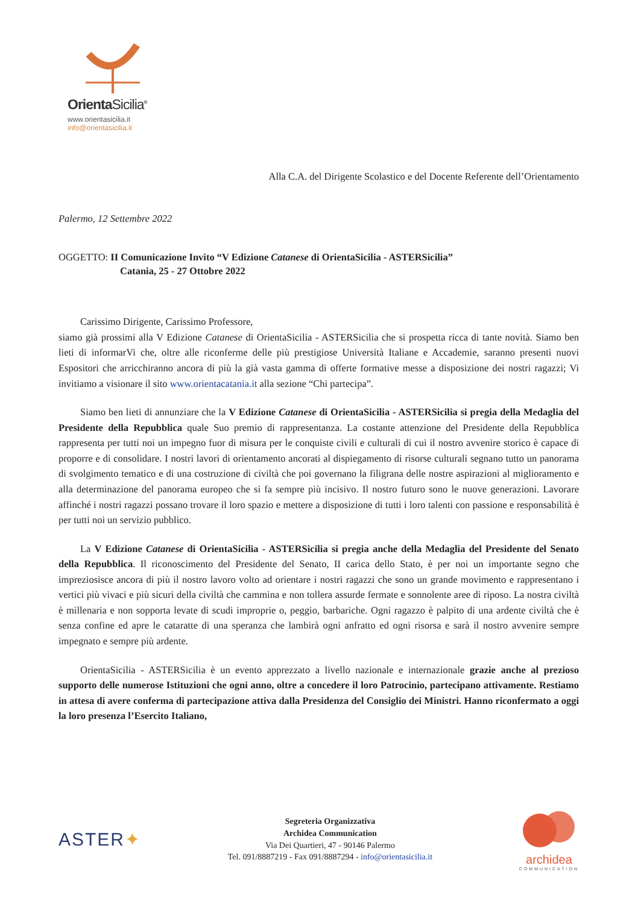OrientaSicilia<sup>®</sup>
www.orientasicilia.it
info@orientasicilia.it
Alla C.A. del Dirigente Scolastico e del Docente Referente dell’Orientamento
Palermo, 12 Settembre 2022
OGGETTO: II Comunicazione Invito “V Edizione Catanese di OrientaSicilia - ASTERSicilia”
Catania, 25 - 27 Ottobre 2022
Carissimo Dirigente, Carissimo Professore,
siamo già prossimi alla V Edizione Catanese di OrientaSicilia - ASTERSicilia che si prospetta ricca di tante novità. Siamo ben lieti di informarVi che, oltre alle riconferme delle più prestigiose Università Italiane e Accademie, saranno presenti nuovi Espositori che arricchiranno ancora di più la già vasta gamma di offerte formative messe a disposizione dei nostri ragazzi; Vi invitiamo a visionare il sito www.orientacatania.it alla sezione “Chi partecipa”.
Siamo ben lieti di annunziare che la V Edizione Catanese di OrientaSicilia - ASTERSicilia si pregia della Medaglia del Presidente della Repubblica quale Suo premio di rappresentanza. La costante attenzione del Presidente della Repubblica rappresenta per tutti noi un impegno fuor di misura per le conquiste civili e culturali di cui il nostro avvenire storico è capace di proporre e di consolidare. I nostri lavori di orientamento ancorati al dispiegamento di risorse culturali segnano tutto un panorama di svolgimento tematico e di una costruzione di civiltà che poi governano la filigrana delle nostre aspirazioni al miglioramento e alla determinazione del panorama europeo che si fa sempre più incisivo. Il nostro futuro sono le nuove generazioni. Lavorare affinché i nostri ragazzi possano trovare il loro spazio e mettere a disposizione di tutti i loro talenti con passione e responsabilità è per tutti noi un servizio pubblico.
La V Edizione Catanese di OrientaSicilia - ASTERSicilia si pregia anche della Medaglia del Presidente del Senato della Repubblica. Il riconoscimento del Presidente del Senato, II carica dello Stato, è per noi un importante segno che impreziosisce ancora di più il nostro lavoro volto ad orientare i nostri ragazzi che sono un grande movimento e rappresentano i vertici più vivaci e più sicuri della civiltà che cammina e non tollera assurde fermate e sonnolente aree di riposo. La nostra civiltà è millenaria e non sopporta levate di scudi improprie o, peggio, barbariche. Ogni ragazzo è palpito di una ardente civiltà che è senza confine ed apre le cataratte di una speranza che lambirà ogni anfratto ed ogni risorsa e sarà il nostro avvenire sempre impegnato e sempre più ardente.
OrientaSicilia - ASTERSicilia è un evento apprezzato a livello nazionale e internazionale grazie anche al prezioso supporto delle numerose Istituzioni che ogni anno, oltre a concedere il loro Patrocinio, partecipano attivamente. Restiamo in attesa di avere conferma di partecipazione attiva dalla Presidenza del Consiglio dei Ministri. Hanno riconfermato a oggi la loro presenza l’Esercito Italiano,
ASTER✦
Segreteria Organizzativa
Archidea Communication
Via Dei Quartieri, 47 - 90146 Palermo
Tel. 091/8887219 - Fax 091/8887294 - info@orientasicilia.it
archidea
COMMUNICATION